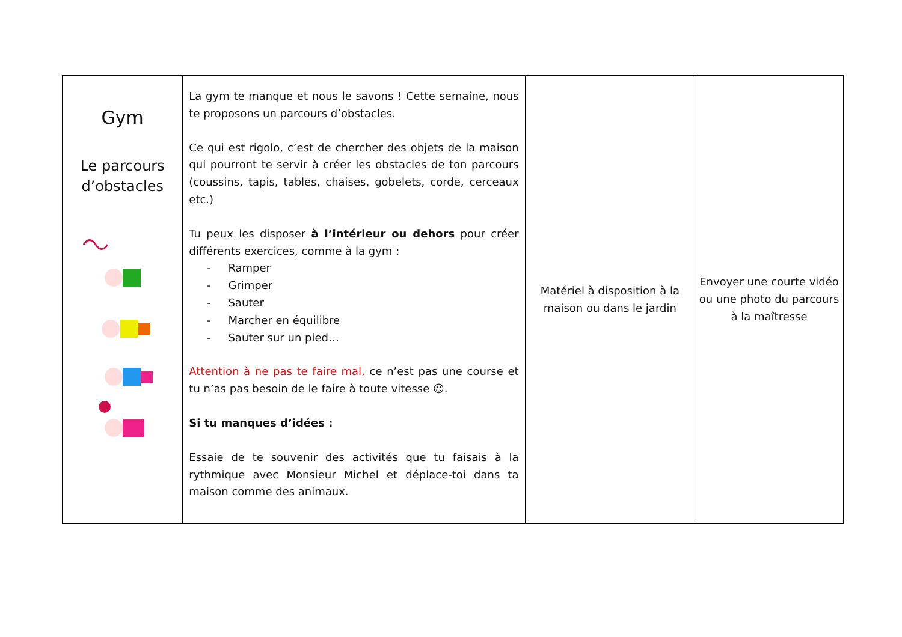| Gym Le parcours d’obstacles | La gym te manque et nous le savons ! Cette semaine, nous te proposons un parcours d’obstacles. Ce qui est rigolo, c’est de chercher des objets de la maison qui pourront te servir à créer les obstacles de ton parcours (coussins, tapis, tables, chaises, gobelets, corde, cerceaux etc.) Tu peux les disposer à l’intérieur ou dehors pour créer différents exercices, comme à la gym : - Ramper - Grimper - Sauter - Marcher en équilibre - Sauter sur un pied… Attention à ne pas te faire mal, ce n’est pas une course et tu n’as pas besoin de le faire à toute vitesse ☺. Si tu manques d’idées : Essaie de te souvenir des activités que tu faisais à la rythmique avec Monsieur Michel et déplace-toi dans ta maison comme des animaux. | Matériel à disposition à la maison ou dans le jardin | Envoyer une courte vidéo ou une photo du parcours à la maîtresse |